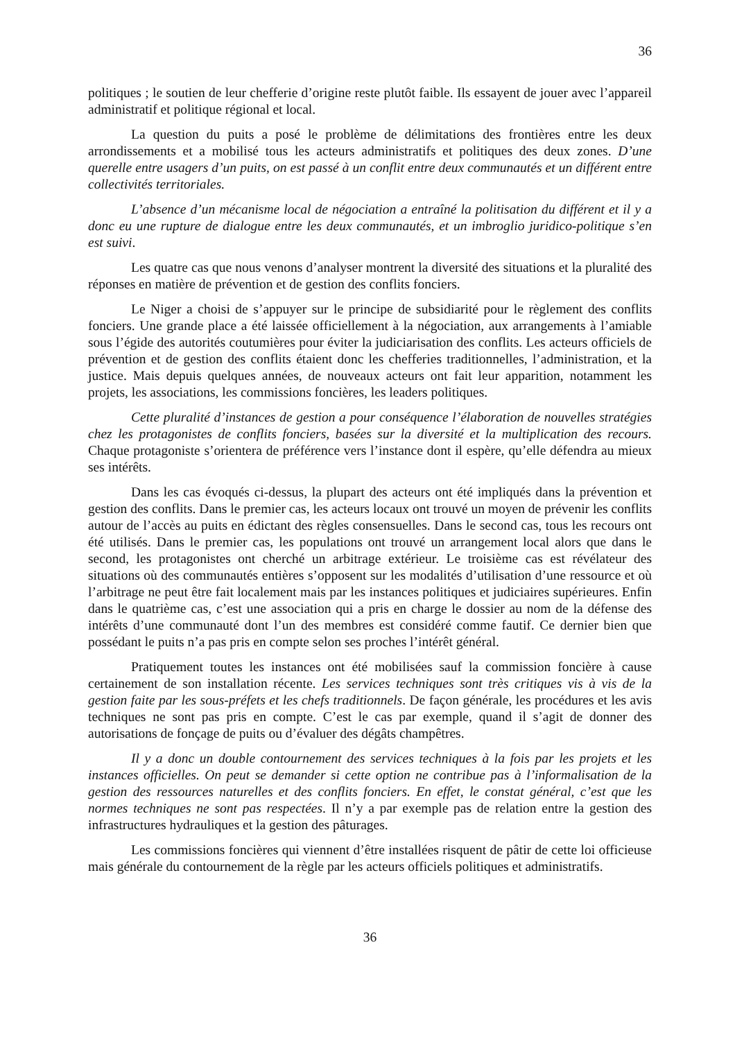36
politiques ; le soutien de leur chefferie d’origine reste plutôt faible. Ils essayent de jouer avec l’appareil administratif et politique régional et local.
La question du puits a posé le problème de délimitations des frontières entre les deux arrondissements et a mobilisé tous les acteurs administratifs et politiques des deux zones. D’une querelle entre usagers d’un puits, on est passé à un conflit entre deux communautés et un différent entre collectivités territoriales.
L’absence d’un mécanisme local de négociation a entraîné la politisation du différent et il y a donc eu une rupture de dialogue entre les deux communautés, et un imbroglio juridico-politique s’en est suivi.
Les quatre cas que nous venons d’analyser montrent la diversité des situations et la pluralité des réponses en matière de prévention et de gestion des conflits fonciers.
Le Niger a choisi de s’appuyer sur le principe de subsidiarité pour le règlement des conflits fonciers. Une grande place a été laissée officiellement à la négociation, aux arrangements à l’amiable sous l’égide des autorités coutumières pour éviter la judiciarisation des conflits. Les acteurs officiels de prévention et de gestion des conflits étaient donc les chefferies traditionnelles, l’administration, et la justice. Mais depuis quelques années, de nouveaux acteurs ont fait leur apparition, notamment les projets, les associations, les commissions foncières, les leaders politiques.
Cette pluralité d’instances de gestion a pour conséquence l’élaboration de nouvelles stratégies chez les protagonistes de conflits fonciers, basées sur la diversité et la multiplication des recours. Chaque protagoniste s’orientera de préférence vers l’instance dont il espère, qu’elle défendra au mieux ses intérêts.
Dans les cas évoqués ci-dessus, la plupart des acteurs ont été impliqués dans la prévention et gestion des conflits. Dans le premier cas, les acteurs locaux ont trouvé un moyen de prévenir les conflits autour de l’accès au puits en édictant des règles consensuelles. Dans le second cas, tous les recours ont été utilisés. Dans le premier cas, les populations ont trouvé un arrangement local alors que dans le second, les protagonistes ont cherché un arbitrage extérieur. Le troisième cas est révélateur des situations où des communautés entières s’opposent sur les modalités d’utilisation d’une ressource et où l’arbitrage ne peut être fait localement mais par les instances politiques et judiciaires supérieures. Enfin dans le quatrième cas, c’est une association qui a pris en charge le dossier au nom de la défense des intérêts d’une communauté dont l’un des membres est considéré comme fautif. Ce dernier bien que possédant le puits n’a pas pris en compte selon ses proches l’intérêt général.
Pratiquement toutes les instances ont été mobilisées sauf la commission foncière à cause certainement de son installation récente. Les services techniques sont très critiques vis à vis de la gestion faite par les sous-préfets et les chefs traditionnels. De façon générale, les procédures et les avis techniques ne sont pas pris en compte. C’est le cas par exemple, quand il s’agit de donner des autorisations de fonçage de puits ou d’évaluer des dégâts champêtres.
Il y a donc un double contournement des services techniques à la fois par les projets et les instances officielles. On peut se demander si cette option ne contribue pas à l’informalisation de la gestion des ressources naturelles et des conflits fonciers. En effet, le constat général, c’est que les normes techniques ne sont pas respectées. Il n’y a par exemple pas de relation entre la gestion des infrastructures hydrauliques et la gestion des pâturages.
Les commissions foncières qui viennent d’être installées risquent de pâtir de cette loi officieuse mais générale du contournement de la règle par les acteurs officiels politiques et administratifs.
36